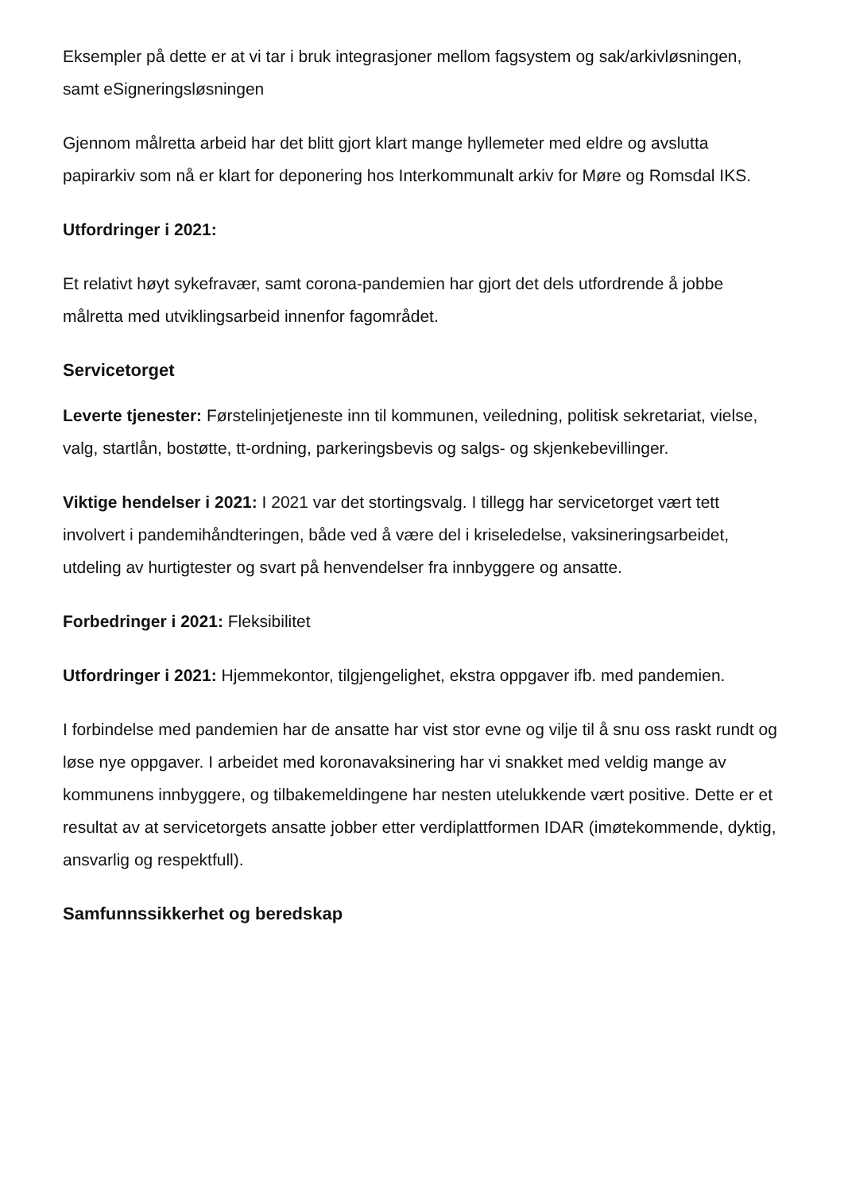Eksempler på dette er at vi tar i bruk integrasjoner mellom fagsystem og sak/arkivløsningen, samt eSigneringsløsningen
Gjennom målretta arbeid har det blitt gjort klart mange hyllemeter med eldre og avslutta papirarkiv som nå er klart for deponering hos Interkommunalt arkiv for Møre og Romsdal IKS.
Utfordringer i 2021:
Et relativt høyt sykefravær, samt corona-pandemien har gjort det dels utfordrende å jobbe målretta med utviklingsarbeid innenfor fagområdet.
Servicetorget
Leverte tjenester: Førstelinjetjeneste inn til kommunen, veiledning, politisk sekretariat, vielse, valg, startlån, bostøtte, tt-ordning, parkeringsbevis og salgs- og skjenkebevillinger.
Viktige hendelser i 2021: I 2021 var det stortingsvalg. I tillegg har servicetorget vært tett involvert i pandemihåndteringen, både ved å være del i kriseledelse, vaksineringsarbeidet, utdeling av hurtigtester og svart på henvendelser fra innbyggere og ansatte.
Forbedringer i 2021: Fleksibilitet
Utfordringer i 2021: Hjemmekontor, tilgjengelighet, ekstra oppgaver ifb. med pandemien.
I forbindelse med pandemien har de ansatte har vist stor evne og vilje til å snu oss raskt rundt og løse nye oppgaver. I arbeidet med koronavaksinering har vi snakket med veldig mange av kommunens innbyggere, og tilbakemeldingene har nesten utelukkende vært positive. Dette er et resultat av at servicetorgets ansatte jobber etter verdiplattformen IDAR (imøtekommende, dyktig, ansvarlig og respektfull).
Samfunnssikkerhet og beredskap